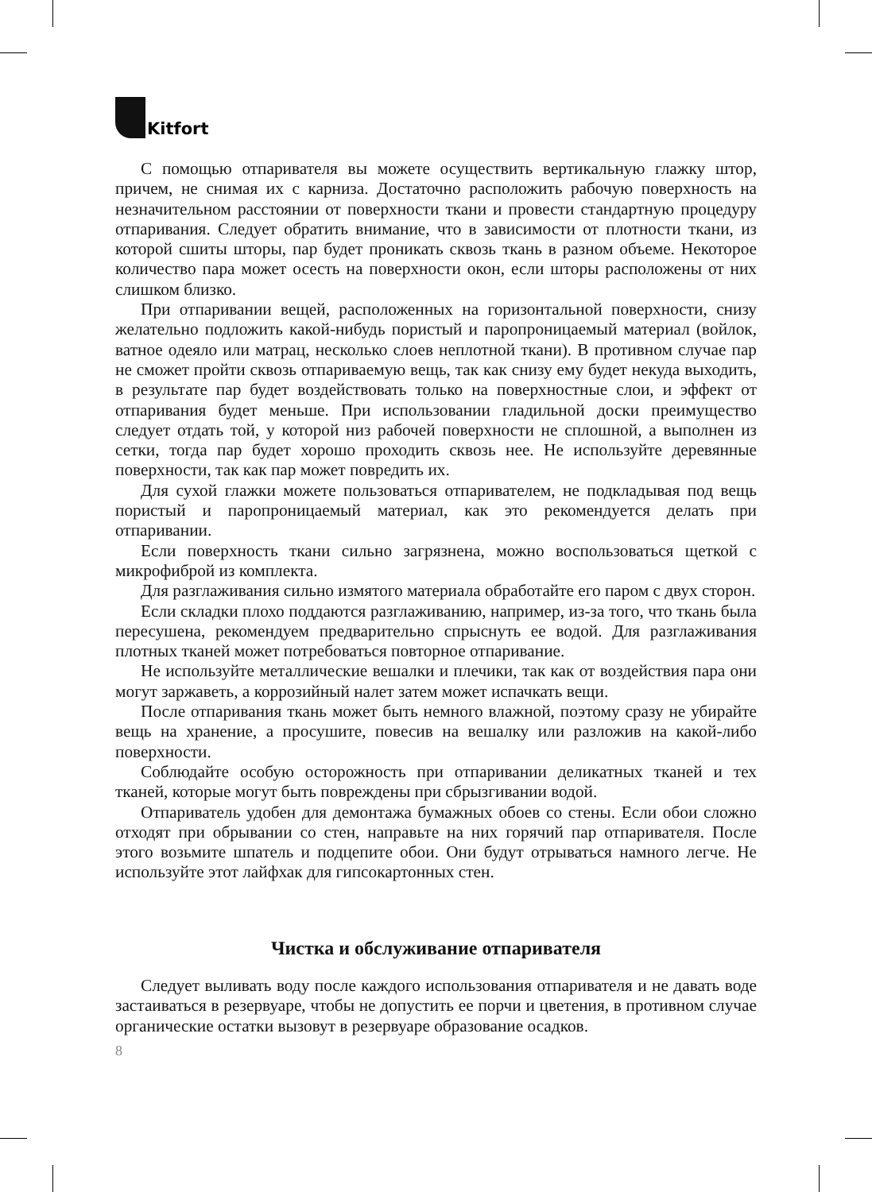Kitfort
С помощью отпаривателя вы можете осуществить вертикальную глажку штор, причем, не снимая их с карниза. Достаточно расположить рабочую поверхность на незначительном расстоянии от поверхности ткани и провести стандартную процедуру отпаривания. Следует обратить внимание, что в зависимости от плотности ткани, из которой сшиты шторы, пар будет проникать сквозь ткань в разном объеме. Некоторое количество пара может осесть на поверхности окон, если шторы расположены от них слишком близко.
При отпаривании вещей, расположенных на горизонтальной поверхности, снизу желательно подложить какой-нибудь пористый и паропроницаемый материал (войлок, ватное одеяло или матрац, несколько слоев неплотной ткани). В противном случае пар не сможет пройти сквозь отпариваемую вещь, так как снизу ему будет некуда выходить, в результате пар будет воздействовать только на поверхностные слои, и эффект от отпаривания будет меньше. При использовании гладильной доски преимущество следует отдать той, у которой низ рабочей поверхности не сплошной, а выполнен из сетки, тогда пар будет хорошо проходить сквозь нее. Не используйте деревянные поверхности, так как пар может повредить их.
Для сухой глажки можете пользоваться отпаривателем, не подкладывая под вещь пористый и паропроницаемый материал, как это рекомендуется делать при отпаривании.
Если поверхность ткани сильно загрязнена, можно воспользоваться щеткой с микрофиброй из комплекта.
Для разглаживания сильно измятого материала обработайте его паром с двух сторон.
Если складки плохо поддаются разглаживанию, например, из-за того, что ткань была пересушена, рекомендуем предварительно спрыснуть ее водой. Для разглаживания плотных тканей может потребоваться повторное отпаривание.
Не используйте металлические вешалки и плечики, так как от воздействия пара они могут заржаветь, а коррозийный налет затем может испачкать вещи.
После отпаривания ткань может быть немного влажной, поэтому сразу не убирайте вещь на хранение, а просушите, повесив на вешалку или разложив на какой-либо поверхности.
Соблюдайте особую осторожность при отпаривании деликатных тканей и тех тканей, которые могут быть повреждены при сбрызгивании водой.
Отпариватель удобен для демонтажа бумажных обоев со стены. Если обои сложно отходят при обрывании со стен, направьте на них горячий пар отпаривателя. После этого возьмите шпатель и подцепите обои. Они будут отрываться намного легче. Не используйте этот лайфхак для гипсокартонных стен.
Чистка и обслуживание отпаривателя
Следует выливать воду после каждого использования отпаривателя и не давать воде застаиваться в резервуаре, чтобы не допустить ее порчи и цветения, в противном случае органические остатки вызовут в резервуаре образование осадков.
8